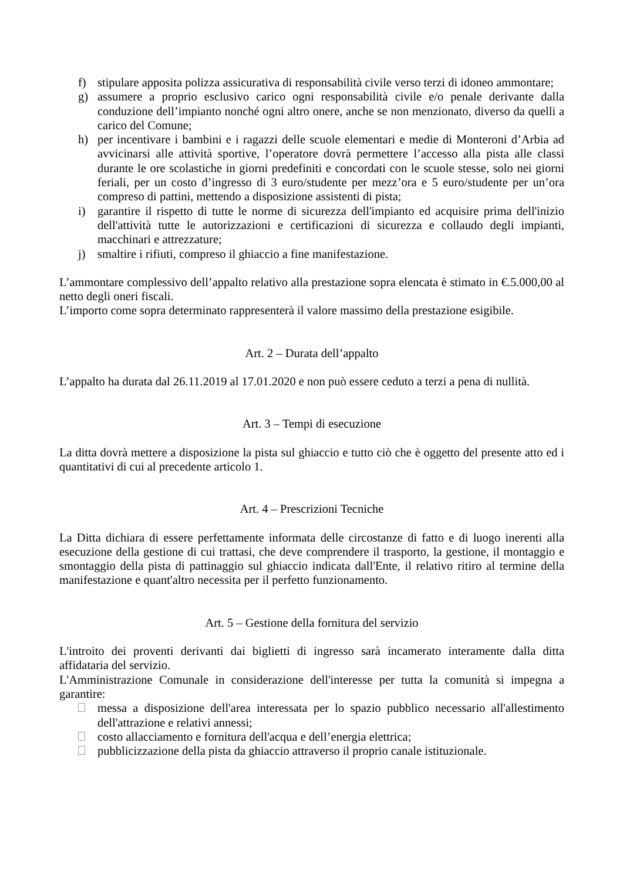f) stipulare apposita polizza assicurativa di responsabilità civile verso terzi di idoneo ammontare;
g) assumere a proprio esclusivo carico ogni responsabilità civile e/o penale derivante dalla conduzione dell’impianto nonché ogni altro onere, anche se non menzionato, diverso da quelli a carico del Comune;
h) per incentivare i bambini e i ragazzi delle scuole elementari e medie di Monteroni d’Arbia ad avvicinarsi alle attività sportive, l’operatore dovrà permettere l’accesso alla pista alle classi durante le ore scolastiche in giorni predefiniti e concordati con le scuole stesse, solo nei giorni feriali, per un costo d’ingresso di 3 euro/studente per mezz’ora e 5 euro/studente per un’ora compreso di pattini, mettendo a disposizione assistenti di pista;
i) garantire il rispetto di tutte le norme di sicurezza dell'impianto ed acquisire prima dell'inizio dell'attività tutte le autorizzazioni e certificazioni di sicurezza e collaudo degli impianti, macchinari e attrezzature;
j) smaltire i rifiuti, compreso il ghiaccio a fine manifestazione.
L’ammontare complessivo dell’appalto relativo alla prestazione sopra elencata è stimato in €.5.000,00 al netto degli oneri fiscali.
L’importo come sopra determinato rappresenterà il valore massimo della prestazione esigibile.
Art. 2 – Durata dell’appalto
L’appalto ha durata dal 26.11.2019 al 17.01.2020 e non può essere ceduto a terzi a pena di nullità.
Art. 3 – Tempi di esecuzione
La ditta dovrà mettere a disposizione la pista sul ghiaccio e tutto ciò che è oggetto del presente atto ed i quantitativi di cui al precedente articolo 1.
Art. 4 – Prescrizioni Tecniche
La Ditta dichiara di essere perfettamente informata delle circostanze di fatto e di luogo inerenti alla esecuzione della gestione di cui trattasi, che deve comprendere il trasporto, la gestione, il montaggio e smontaggio della pista di pattinaggio sul ghiaccio indicata dall'Ente, il relativo ritiro al termine della manifestazione e quant'altro necessita per il perfetto funzionamento.
Art. 5 – Gestione della fornitura del servizio
L'introito dei proventi derivanti dai biglietti di ingresso sarà incamerato interamente dalla ditta affidataria del servizio.
L'Amministrazione Comunale in considerazione dell'interesse per tutta la comunità si impegna a garantire:
messa a disposizione dell'area interessata per lo spazio pubblico necessario all'allestimento dell'attrazione e relativi annessi;
costo allacciamento e fornitura dell'acqua e dell’energia elettrica;
pubblicizzazione della pista da ghiaccio attraverso il proprio canale istituzionale.